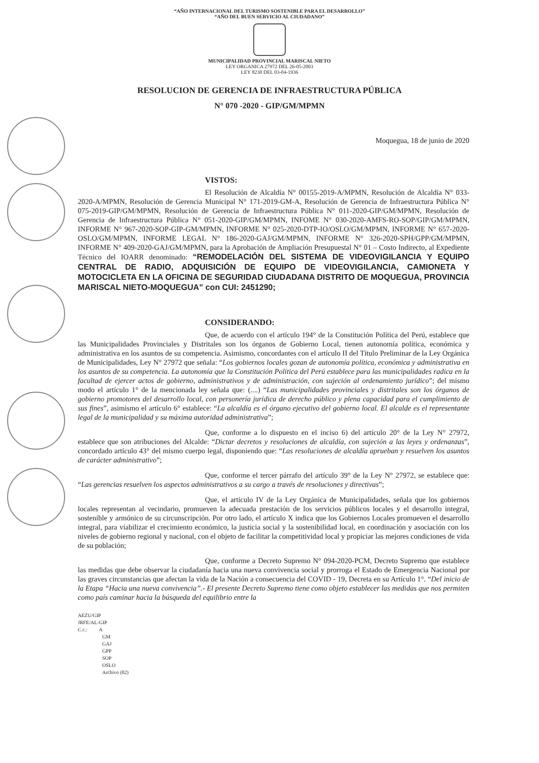“AÑO INTERNACIONAL DEL TURISMO SOSTENIBLE PARA EL DESARROLLO”
“AÑO DEL BUEN SERVICIO AL CIUDADANO”
MUNICIPALIDAD PROVINCIAL MARISCAL NIETO
LEY ORGANICA 27972 DEL 26-05-2003
LEY 8230 DEL 03-04-1936
RESOLUCION DE GERENCIA DE INFRAESTRUCTURA PÚBLICA
N° 070 -2020 - GIP/GM/MPMN
Moquegua, 18 de junio de 2020
VISTOS:
El Resolución de Alcaldía N° 00155-2019-A/MPMN, Resolución de Alcaldía N° 033-2020-A/MPMN, Resolución de Gerencia Municipal N° 171-2019-GM-A, Resolución de Gerencia de Infraestructura Pública N° 075-2019-GIP/GM/MPMN, Resolución de Gerencia de Infraestructura Pública N° 011-2020-GIP/GM/MPMN, Resolución de Gerencia de Infraestructura Pública N° 051-2020-GIP/GM/MPMN, INFOME N° 030-2020-AMFS-RO-SOP/GIP/GM/MPMN, INFORME N° 967-2020-SOP-GIP-GM/MPMN, INFORME N° 025-2020-DTP-IO/OSLO/GM/MPMN, INFORME N° 657-2020-OSLO/GM/MPMN, INFORME LEGAL N° 186-2020-GAJ/GM/MPMN, INFORME N° 326-2020-SPH/GPP/GM/MPMN, INFORME N° 409-2020-GAJ/GM/MPMN, para la Aprobación de Ampliación Presupuestal N° 01 – Costo Indirecto, al Expediente Técnico del IOARR denominado: “REMODELACIÓN DEL SISTEMA DE VIDEOVIGILANCIA Y EQUIPO CENTRAL DE RADIO, ADQUISICIÓN DE EQUIPO DE VIDEOVIGILANCIA, CAMIONETA Y MOTOCICLETA EN LA OFICINA DE SEGURIDAD CIUDADANA DISTRITO DE MOQUEGUA, PROVINCIA MARISCAL NIETO-MOQUEGUA” con CUI: 2451290;
CONSIDERANDO:
Que, de acuerdo con el artículo 194° de la Constitución Política del Perú, establece que las Municipalidades Provinciales y Distritales son los órganos de Gobierno Local, tienen autonomía política, económica y administrativa en los asuntos de su competencia. Asimismo, concordantes con el artículo II del Título Preliminar de la Ley Orgánica de Municipalidades, Ley N° 27972 que señala: “Los gobiernos locales gozan de autonomía política, económica y administrativa en los asuntos de su competencia. La autonomía que la Constitución Política del Perú establece para las municipalidades radica en la facultad de ejercer actos de gobierno, administrativos y de administración, con sujeción al ordenamiento jurídico”; del mismo modo el artículo 1° de la mencionada ley señala que: (....) “Las municipalidades provinciales y distritales son los órganos de gobierno promotores del desarrollo local, con personería jurídica de derecho público y plena capacidad para el cumplimiento de sus fines”, asimismo el artículo 6° establece: “La alcaldía es el órgano ejecutivo del gobierno local. El alcalde es el representante legal de la municipalidad y su máxima autoridad administrativa”;
Que, conforme a lo dispuesto en el inciso 6) del artículo 20° de la Ley N° 27972, establece que son atribuciones del Alcalde: “Dictar decretos y resoluciones de alcaldía, con sujeción a las leyes y ordenanzas”, concordado artículo 43° del mismo cuerpo legal, disponiendo que: “Las resoluciones de alcaldía aprueban y resuelven los asuntos de carácter administrativo”;
Que, conforme el tercer párrafo del artículo 39° de la Ley N° 27972, se establece que: “Las gerencias resuelven los aspectos administrativos a su cargo a través de resoluciones y directivas”;
Que, el artículo IV de la Ley Orgánica de Municipalidades, señala que los gobiernos locales representan al vecindario, promueven la adecuada prestación de los servicios públicos locales y el desarrollo integral, sostenible y armónico de su circunscripción. Por otro lado, el artículo X indica que los Gobiernos Locales promueven el desarrollo integral, para viabilizar el crecimiento económico, la justicia social y la sostenibilidad local, en coordinación y asociación con los niveles de gobierno regional y nacional, con el objeto de facilitar la competitividad local y propiciar las mejores condiciones de vida de su población;
Que, conforme a Decreto Supremo N° 094-2020-PCM, Decreto Supremo que establece las medidas que debe observar la ciudadanía hacia una nueva convivencia social y prorroga el Estado de Emergencia Nacional por las graves circunstancias que afectan la vida de la Nación a consecuencia del COVID - 19, Decreta en su Artículo 1°. “Del inicio de la Etapa “Hacia una nueva convivencia”.- El presente Decreto Supremo tiene como objeto establecer las medidas que nos permiten como país caminar hacia la búsqueda del equilibrio entre la
AEZU/GIP
JRFE/AL-GIP
C.c.: A
GM
GAJ
GPP
SOP
OSLO
Archivo (02)